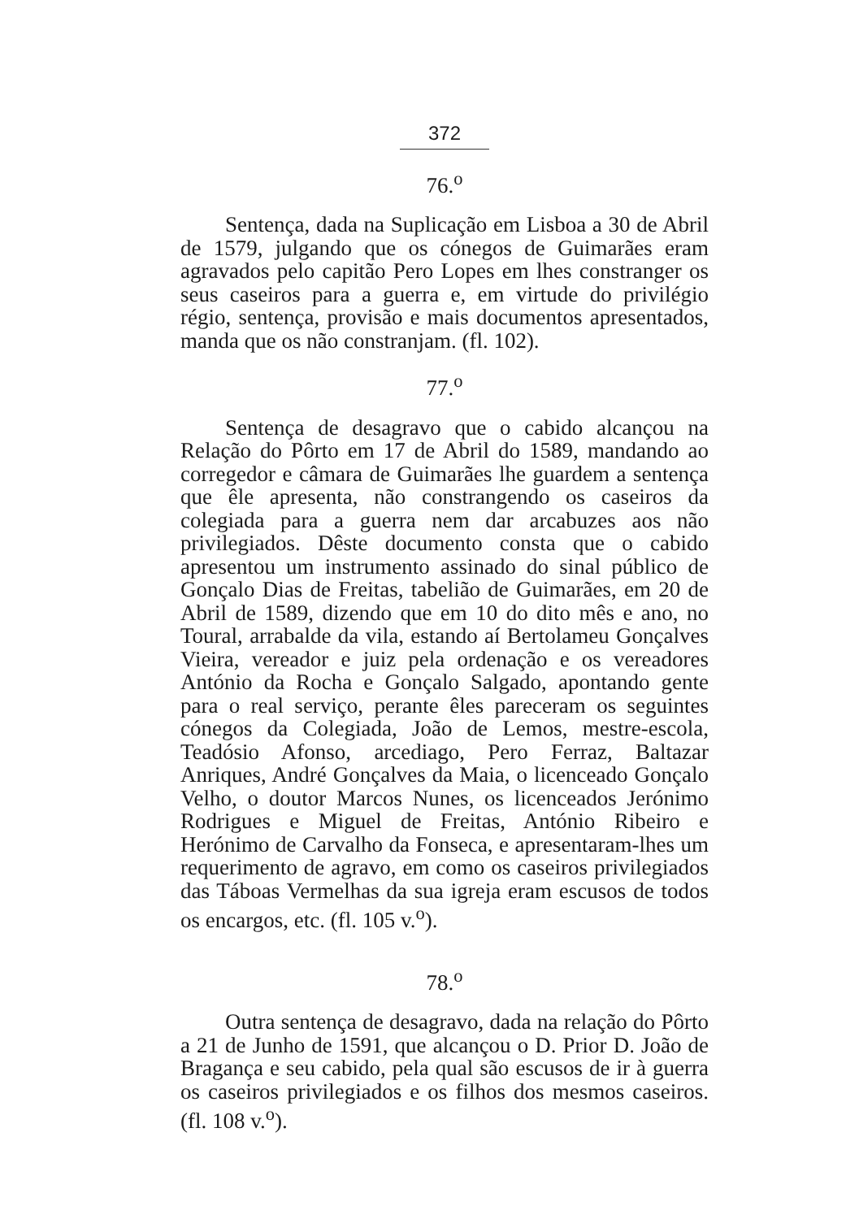372
76.<sup>o</sup>
Sentença, dada na Suplicação em Lisboa a 30 de Abril de 1579, julgando que os cónegos de Guimarães eram agravados pelo capitão Pero Lopes em lhes constranger os seus caseiros para a guerra e, em virtude do privilégio régio, sentença, provisão e mais documentos apresentados, manda que os não constranjam. (fl. 102).
77.<sup>o</sup>
Sentença de desagravo que o cabido alcançou na Relação do Pôrto em 17 de Abril do 1589, mandando ao corregedor e câmara de Guimarães lhe guardem a sentença que êle apresenta, não constrangendo os caseiros da colegiada para a guerra nem dar arcabuzes aos não privilegiados. Dêste documento consta que o cabido apresentou um instrumento assinado do sinal público de Gonçalo Dias de Freitas, tabelião de Guimarães, em 20 de Abril de 1589, dizendo que em 10 do dito mês e ano, no Toural, arrabalde da vila, estando aí Bertolameu Gonçalves Vieira, vereador e juiz pela ordenação e os vereadores António da Rocha e Gonçalo Salgado, apontando gente para o real serviço, perante êles pareceram os seguintes cónegos da Colegiada, João de Lemos, mestre-escola, Teadósio Afonso, arcediago, Pero Ferraz, Baltazar Anriques, André Gonçalves da Maia, o licenceado Gonçalo Velho, o doutor Marcos Nunes, os licenceados Jerónimo Rodrigues e Miguel de Freitas, António Ribeiro e Herónimo de Carvalho da Fonseca, e apresentaram-lhes um requerimento de agravo, em como os caseiros privilegiados das Táboas Vermelhas da sua igreja eram escusos de todos os encargos, etc. (fl. 105 v.<sup>o</sup>).
78.<sup>o</sup>
Outra sentença de desagravo, dada na relação do Pôrto a 21 de Junho de 1591, que alcançou o D. Prior D. João de Bragança e seu cabido, pela qual são escusos de ir à guerra os caseiros privilegiados e os filhos dos mesmos caseiros. (fl. 108 v.<sup>o</sup>).